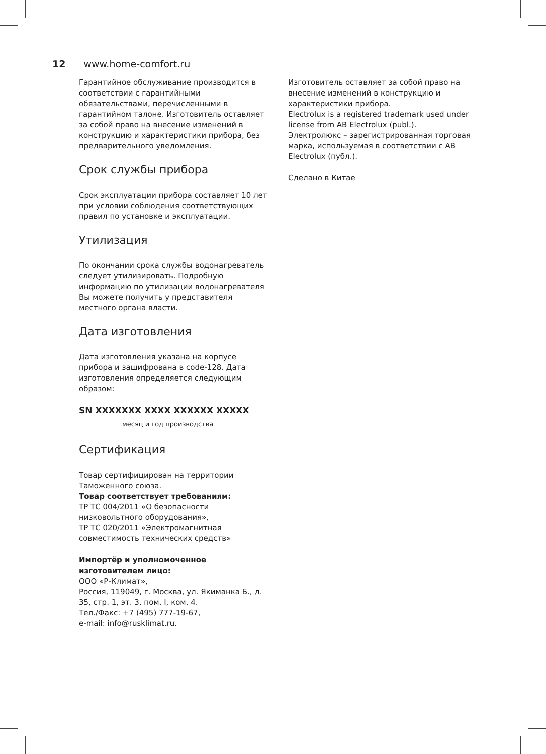12 www.home-comfort.ru
Гарантийное обслуживание производится в соответствии с гарантийными обязательствами, перечисленными в гарантийном талоне. Изготовитель оставляет за собой право на внесение изменений в конструкцию и характеристики прибора, без предварительного уведомления.
Срок службы прибора
Срок эксплуатации прибора составляет 10 лет при условии соблюдения соответствующих правил по установке и эксплуатации.
Утилизация
По окончании срока службы водонагреватель следует утилизировать. Подробную информацию по утилизации водонагревателя Вы можете получить у представителя местного органа власти.
Дата изготовления
Дата изготовления указана на корпусе прибора и зашифрована в code-128. Дата изготовления определяется следующим образом:
SN XXXXXXX XXXX XXXXXX XXXXX
месяц и год производства
Сертификация
Товар сертифицирован на территории Таможенного союза.
Товар соответствует требованиям:
ТР ТС 004/2011 «О безопасности низковольтного оборудования»,
ТР ТС 020/2011 «Электромагнитная совместимость технических средств»
Импортёр и уполномоченное изготовителем лицо:
ООО «Р-Климат»,
Россия, 119049, г. Москва, ул. Якиманка Б., д. 35, стр. 1, эт. 3, пом. I, ком. 4.
Тел./Факс: +7 (495) 777-19-67,
e-mail: info@rusklimat.ru.
Изготовитель оставляет за собой право на внесение изменений в конструкцию и характеристики прибора.
Electrolux is a registered trademark used under license from AB Electrolux (publ.).
Электролюкс – зарегистрированная торговая марка, используемая в соответствии с AB Electrolux (публ.).
Сделано в Китае